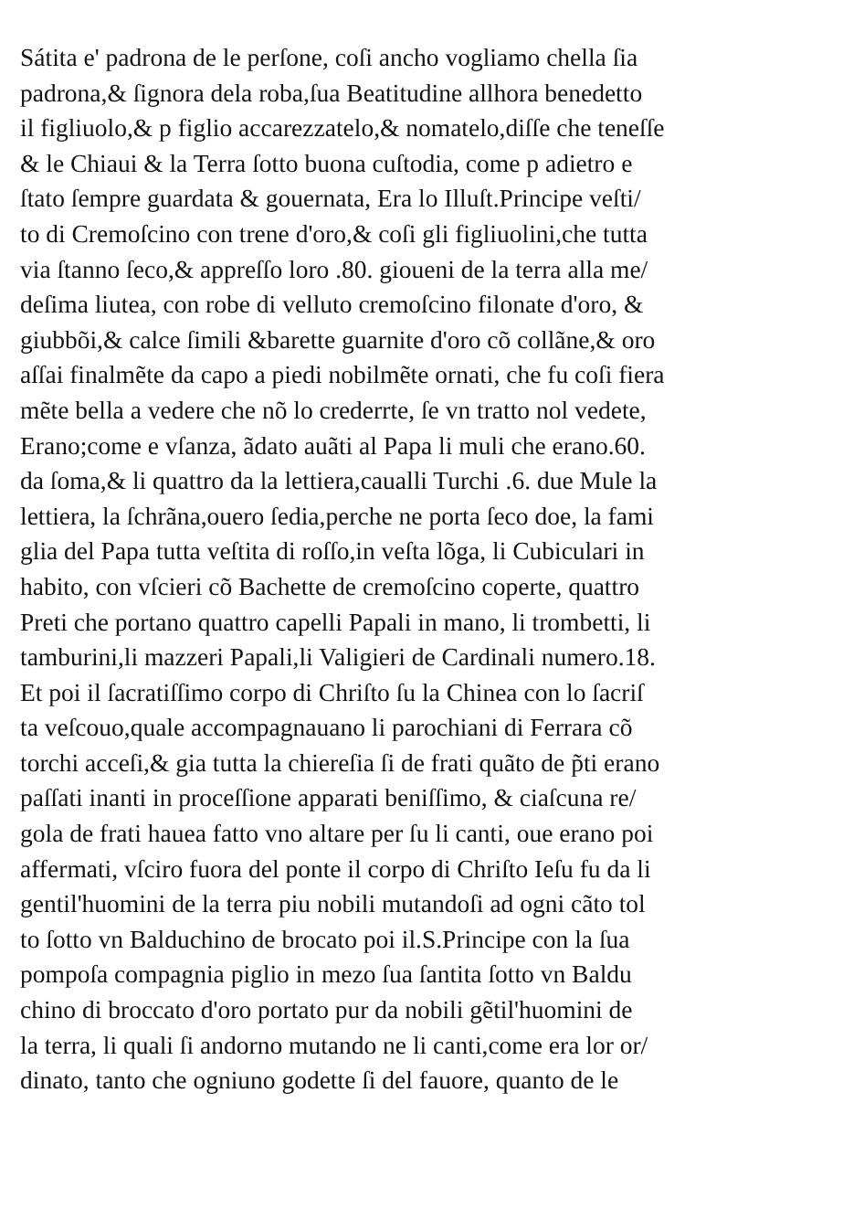Sátita e' padrona de le perſone, coſi ancho vogliamo chella ſia
padrona,& ſignora dela roba,ſua Beatitudine allhora benedetto
il figliuolo,& p figlio accarezzatelo,& nomatelo,diſſe che teneſſe
& le Chiaui & la Terra ſotto buona cuſtodia, come p adietro e
ſtato ſempre guardata & gouernata, Era lo Illuſt.Principe veſti/
to di Cremoſcino con trene d'oro,& coſi gli figliuolini,che tutta
via ſtanno ſeco,& appreſſo loro .80. gioueni de la terra alla me/
deſima liutea, con robe di velluto cremoſcino filonate d'oro, &
giubbõi,& calce ſimili &barette guarnite d'oro cõ collãne,& oro
aſſai finalmẽte da capo a piedi nobilmẽte ornati, che fu coſi fiera
mẽte bella a vedere che nõ lo crederrte, ſe vn tratto nol vedete,
Erano;come e vſanza, ãdato auãti al Papa li muli che erano.60.
da ſoma,& li quattro da la lettiera,caualli Turchi .6. due Mule la
lettiera, la ſchrãna,ouero ſedia,perche ne porta ſeco doe, la fami
glia del Papa tutta veſtita di roſſo,in veſta lõga, li Cubiculari in
habito, con vſcieri cõ Bachette de cremoſcino coperte, quattro
Preti che portano quattro capelli Papali in mano, li trombetti, li
tamburini,li mazzeri Papali,li Valigieri de Cardinali numero.18.
Et poi il ſacratiſſimo corpo di Chriſto ſu la Chinea con lo ſacriſ
ta veſcouo,quale accompagnauano li parochiani di Ferrara cõ
torchi acceſi,& gia tutta la chiereſia ſi de frati quãto de p̃ti erano
paſſati inanti in proceſſione apparati beniſſimo, & ciaſcuna re/
gola de frati hauea fatto vno altare per ſu li canti, oue erano poi
affermati, vſciro fuora del ponte il corpo di Chriſto Ieſu fu da li
gentil'huomini de la terra piu nobili mutandoſi ad ogni cãto tol
to ſotto vn Balduchino de brocato poi il.S.Principe con la ſua
pompoſa compagnia piglio in mezo ſua ſantita ſotto vn Baldu
chino di broccato d'oro portato pur da nobili gẽtil'huomini de
la terra, li quali ſi andorno mutando ne li canti,come era lor or/
dinato, tanto che ogniuno godette ſi del fauore, quanto de le